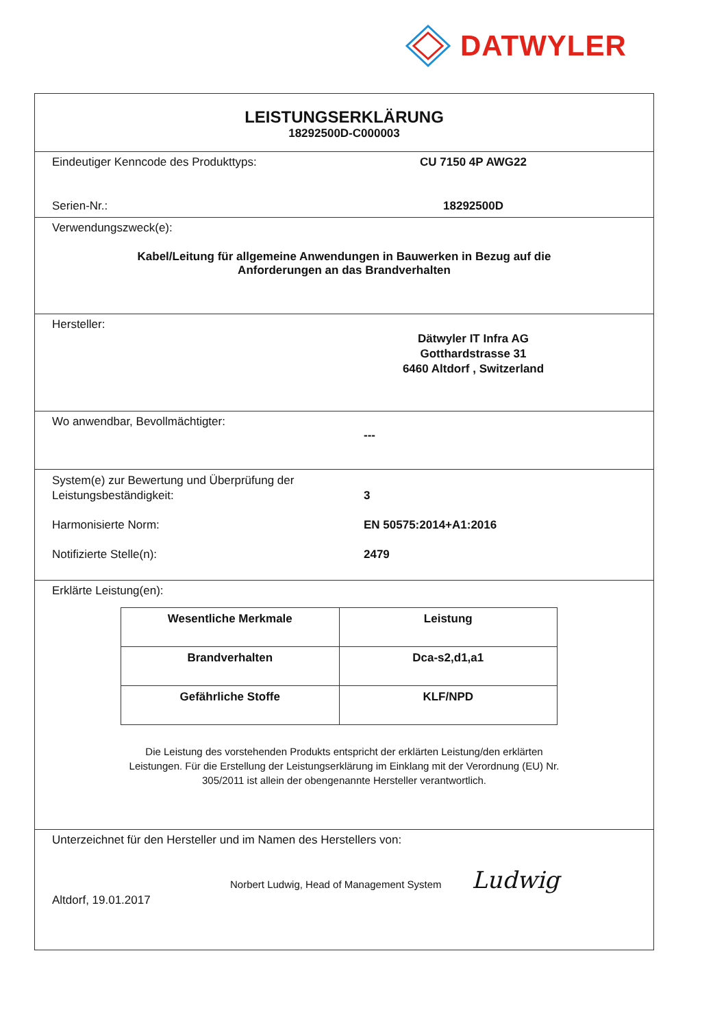DATWYLER
LEISTUNGSERKLÄRUNG
18292500D-C000003
Eindeutiger Kenncode des Produkttyps: CU 7150 4P AWG22
Serien-Nr.: 18292500D
Verwendungszweck(e):
Kabel/Leitung für allgemeine Anwendungen in Bauwerken in Bezug auf die
Anforderungen an das Brandverhalten
Hersteller:
Dätwyler IT Infra AG
Gotthardstrasse 31
6460 Altdorf , Switzerland
Wo anwendbar, Bevollmächtigter:
---
System(e) zur Bewertung und Überprüfung der
Leistungsbeständigkeit:
3
Harmonisierte Norm: EN 50575:2014+A1:2016
Notifizierte Stelle(n): 2479
Erklärte Leistung(en):
| Wesentliche Merkmale | Leistung |
| --- | --- |
| Brandverhalten | Dca-s2,d1,a1 |
| Gefährliche Stoffe | KLF/NPD |
Die Leistung des vorstehenden Produkts entspricht der erklärten Leistung/den erklärten
Leistungen. Für die Erstellung der Leistungserklärung im Einklang mit der Verordnung (EU) Nr.
305/2011 ist allein der obengenannte Hersteller verantwortlich.
Unterzeichnet für den Hersteller und im Namen des Herstellers von:
Norbert Ludwig, Head of Management System Ludwig
Altdorf, 19.01.2017